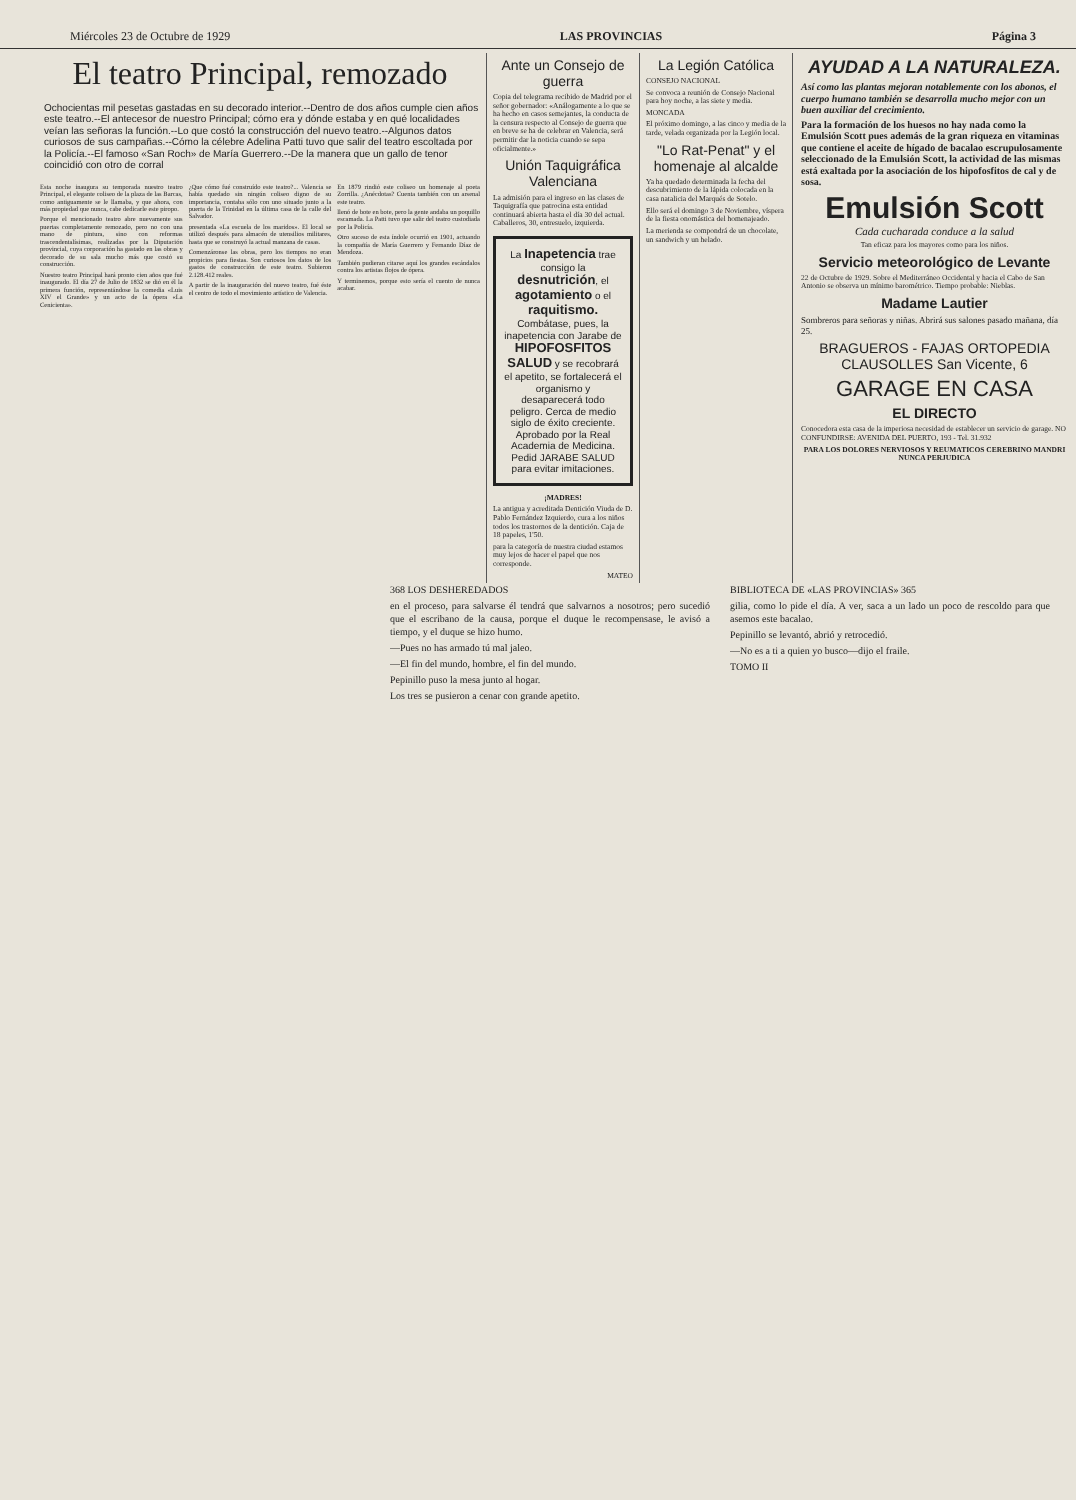Miércoles 23 de Octubre de 1929 LAS PROVINCIAS Página 3
El teatro Principal, remozado
Ochocientas mil pesetas gastadas en su decorado interior.--Dentro de dos años cumple cien años este teatro.--El antecesor de nuestro Principal; cómo era y dónde estaba y en qué localidades veían las señoras la función.--Lo que costó la construcción del nuevo teatro.--Algunos datos curiosos de sus campañas.--Cómo la célebre Adelina Patti tuvo que salir del teatro escoltada por la Policía.--El famoso «San Roch» de María Guerrero.--De la manera que un gallo de tenor coincidió con otro de corral
Esta noche inaugura su temporada nuestro teatro Principal, el elegante coliseo de la plaza de las Barcas, como antiguamente se le llamaba, y que ahora, con más propiedad que nunca, cabe dedicarle este piropo.
Porque el mencionado teatro abre nuevamente sus puertas completamente remozado, pero no con una mano de pintura, sino con reformas trascendentalísimas, realizadas por la Diputación provincial, cuya corporación ha gastado en las obras y decorado de su sala mucho más que costó su construcción.
Nuestro teatro Principal hará pronto cien años que fué inaugurado. El día 27 de Julio de 1832 se dió en él la primera función, representándose la comedia «Luis XIV el Grande» y un acto de la ópera «La Cenicienta».
¿Que cómo fué construído este teatro?... Valencia se había quedado sin ningún coliseo digno de su importancia, contaba sólo con uno situado junto a la puerta de la Trinidad en la última casa de la calle del Salvador.
presentada «La escuela de los maridos». El local se utilizó después para almacén de utensilios militares, hasta que se construyó la actual manzana de casas.
Comenzáronse las obras, pero los tiempos no eran propicios para fiestas. Son curiosos los datos de los gastos de construcción de este teatro. Subieron 2.128.412 reales.
A partir de la inauguración del nuevo teatro, fué éste el centro de todo el movimiento artístico de Valencia.
En 1879 rindió este coliseo un homenaje al poeta Zorrilla. ¿Anécdotas? Cuenta también con un arsenal este teatro.
llenó de bote en bote, pero la gente andaba un poquillo escamada. La Patti tuvo que salir del teatro custodiada por la Policía.
Otro suceso de esta índole ocurrió en 1901, actuando la compañía de María Guerrero y Fernando Díaz de Mendoza.
También pudieran citarse aquí los grandes escándalos contra los artistas flojos de ópera.
Y terminemos, porque esto sería el cuento de nunca acabar.
Ante un Consejo de guerra
Copia del telegrama recibido de Madrid por el señor gobernador: «Análogamente a lo que se ha hecho en casos semejantes, la conducta de la censura respecto al Consejo de guerra que en breve se ha de celebrar en Valencia, será permitir dar la noticia cuando se sepa oficialmente.»
Unión Taquigráfica Valenciana
La admisión para el ingreso en las clases de Taquigrafía que patrocina esta entidad continuará abierta hasta el día 30 del actual. Caballeros, 30, entresuelo, izquierda.
La Inapetencia trae consigo la desnutrición, el agotamiento o el raquitismo. Combátase, pues, la inapetencia con Jarabe de HIPOFOSFITOS SALUD y se recobrará el apetito, se fortalecerá el organismo y desaparecerá todo peligro. Cerca de medio siglo de éxito creciente. Aprobado por la Real Academia de Medicina. Pedid JARABE SALUD para evitar imitaciones.
¡MADRES!
La antigua y acreditada Dentición Viuda de D. Pablo Fernández Izquierdo, cura a los niños todos los trastornos de la dentición. Caja de 18 papeles, 1'50.
para la categoría de nuestra ciudad estamos muy lejos de hacer el papel que nos corresponde.
MATEO
La Legión Católica
CONSEJO NACIONAL
Se convoca a reunión de Consejo Nacional para hoy noche, a las siete y media.
MONCADA
El próximo domingo, a las cinco y media de la tarde, velada organizada por la Legión local.
"Lo Rat-Penat" y el homenaje al alcalde
Ya ha quedado determinada la fecha del descubrimiento de la lápida colocada en la casa natalicia del Marqués de Sotelo.
Ello será el domingo 3 de Noviembre, víspera de la fiesta onomástica del homenajeado.
La merienda se compondrá de un chocolate, un sandwich y un helado.
AYUDAD A LA NATURALEZA.
Así como las plantas mejoran notablemente con los abonos, el cuerpo humano también se desarrolla mucho mejor con un buen auxiliar del crecimiento.
Para la formación de los huesos no hay nada como la Emulsión Scott pues además de la gran riqueza en vitaminas que contiene el aceite de hígado de bacalao escrupulosamente seleccionado de la Emulsión Scott, la actividad de las mismas está exaltada por la asociación de los hipofosfitos de cal y de sosa.
Emulsión Scott
Cada cucharada conduce a la salud
Tan eficaz para los mayores como para los niños.
Servicio meteorológico de Levante
22 de Octubre de 1929. Sobre el Mediterráneo Occidental y hacia el Cabo de San Antonio se observa un mínimo barométrico. Tiempo probable: Nieblas.
Madame Lautier
Sombreros para señoras y niñas. Abrirá sus salones pasado mañana, día 25.
BRAGUEROS - FAJAS ORTOPEDIA CLAUSOLLES San Vicente, 6
GARAGE EN CASA
EL DIRECTO
Conocedora esta casa de la imperiosa necesidad de establecer un servicio de garage. NO CONFUNDIRSE: AVENIDA DEL PUERTO, 193 - Tel. 31.932
PARA LOS DOLORES NERVIOSOS Y REUMATICOS CEREBRINO MANDRI NUNCA PERJUDICA
368 LOS DESHEREDADOS
en el proceso, para salvarse él tendrá que salvarnos a nosotros; pero sucedió que el escribano de la causa, porque el duque le recompensase, le avisó a tiempo, y el duque se hizo humo.
—Pues no has armado tú mal jaleo.
—El fin del mundo, hombre, el fin del mundo.
Pepinillo puso la mesa junto al hogar.
Los tres se pusieron a cenar con grande apetito.
BIBLIOTECA DE «LAS PROVINCIAS» 365
gilia, como lo pide el día. A ver, saca a un lado un poco de rescoldo para que asemos este bacalao.
Pepinillo se levantó, abrió y retrocedió.
—No es a ti a quien yo busco—dijo el fraile.
TOMO II